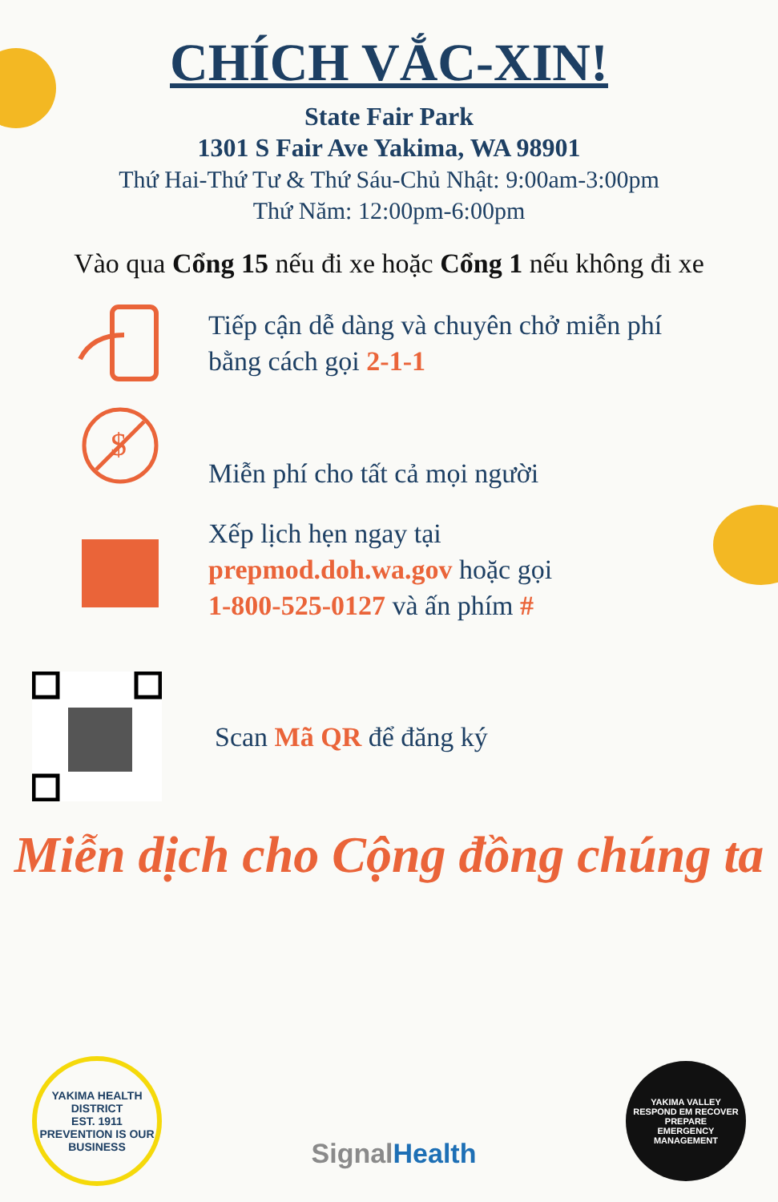CHÍCH VẮC-XIN!
State Fair Park
1301 S Fair Ave Yakima, WA 98901
Thứ Hai-Thứ Tư & Thứ Sáu-Chủ Nhật: 9:00am-3:00pm
Thứ Năm: 12:00pm-6:00pm
Vào qua Cổng 15 nếu đi xe hoặc Cổng 1 nếu không đi xe
Tiếp cận dễ dàng và chuyên chở miễn phí
bằng cách gọi 2-1-1
$
Miễn phí cho tất cả mọi người
Xếp lịch hẹn ngay tại
prepmod.doh.wa.gov hoặc gọi
1-800-525-0127 và ấn phím #
Scan Mã QR để đăng ký
Miễn dịch cho Cộng đồng chúng ta
YAKIMA HEALTH DISTRICT
EST. 1911
PREVENTION IS OUR BUSINESS
Signal Health
YAKIMA VALLEY
RESPOND EM RECOVER
PREPARE
EMERGENCY MANAGEMENT